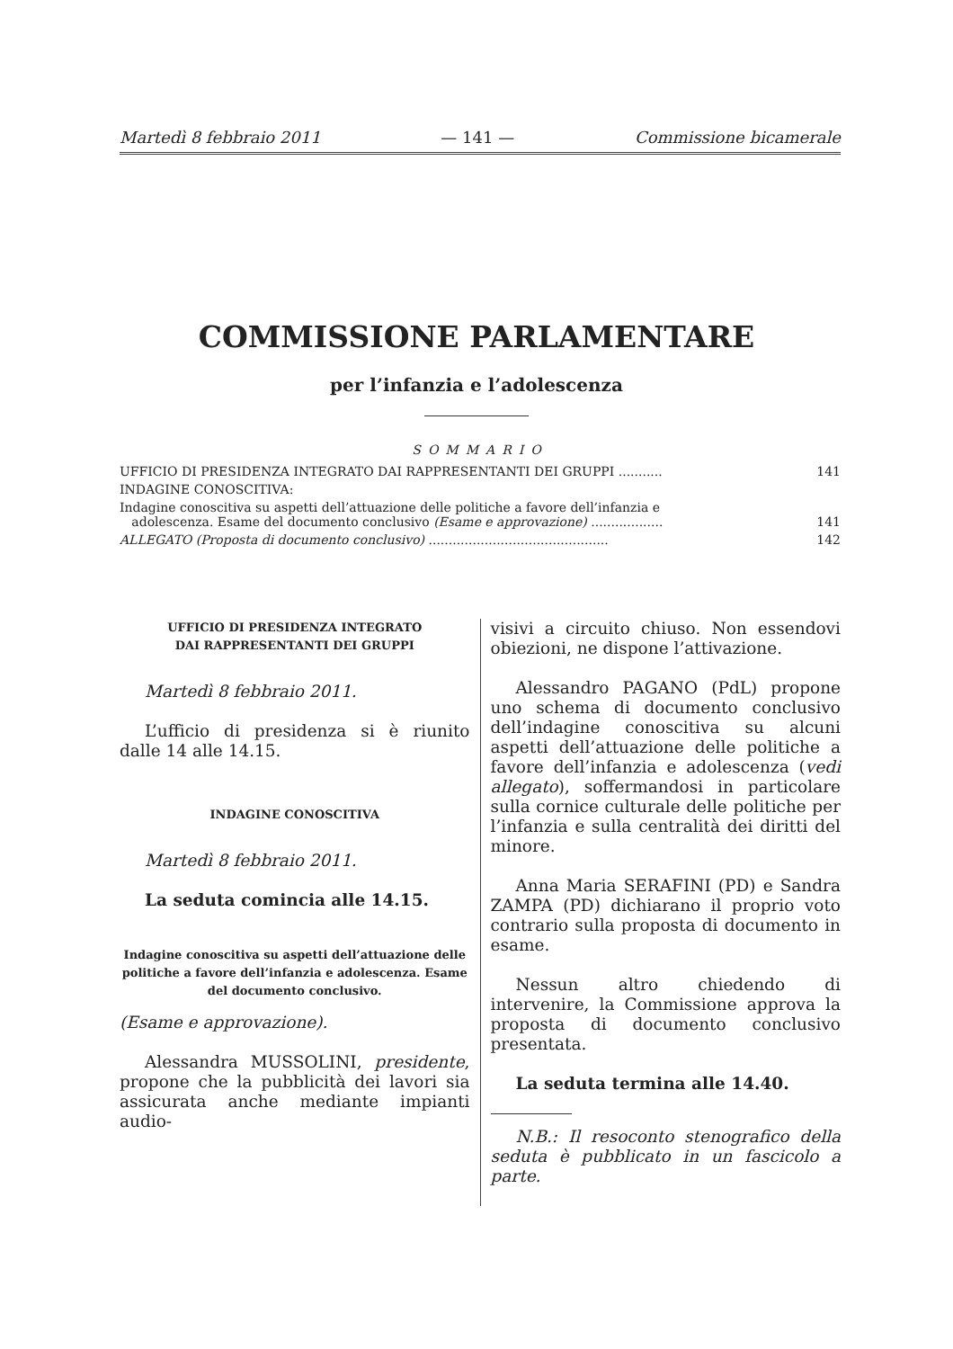Martedì 8 febbraio 2011 — 141 — Commissione bicamerale
COMMISSIONE PARLAMENTARE
per l’infanzia e l’adolescenza
SOMMARIO
UFFICIO DI PRESIDENZA INTEGRATO DAI RAPPRESENTANTI DEI GRUPPI ........... 141
INDAGINE CONOSCITIVA:
Indagine conoscitiva su aspetti dell’attuazione delle politiche a favore dell’infanzia e
adolescenza. Esame del documento conclusivo (Esame e approvazione) ..................
141
ALLEGATO (Proposta di documento conclusivo) ............................................. 142
UFFICIO DI PRESIDENZA INTEGRATO
DAI RAPPRESENTANTI DEI GRUPPI
Martedì 8 febbraio 2011.
L’ufficio di presidenza si è riunito dalle 14 alle 14.15.
INDAGINE CONOSCITIVA
Martedì 8 febbraio 2011.
La seduta comincia alle 14.15.
Indagine conoscitiva su aspetti dell’attuazione delle politiche a favore dell’infanzia e adolescenza. Esame del documento conclusivo.
(Esame e approvazione).
Alessandra MUSSOLINI, presidente, propone che la pubblicità dei lavori sia assicurata anche mediante impianti audio-
visivi a circuito chiuso. Non essendovi obiezioni, ne dispone l’attivazione.
Alessandro PAGANO (PdL) propone uno schema di documento conclusivo dell’indagine conoscitiva su alcuni aspetti dell’attuazione delle politiche a favore dell’infanzia e adolescenza (vedi allegato), soffermandosi in particolare sulla cornice culturale delle politiche per l’infanzia e sulla centralità dei diritti del minore.
Anna Maria SERAFINI (PD) e Sandra ZAMPA (PD) dichiarano il proprio voto contrario sulla proposta di documento in esame.
Nessun altro chiedendo di intervenire, la Commissione approva la proposta di documento conclusivo presentata.
La seduta termina alle 14.40.
N.B.: Il resoconto stenografico della seduta è pubblicato in un fascicolo a parte.